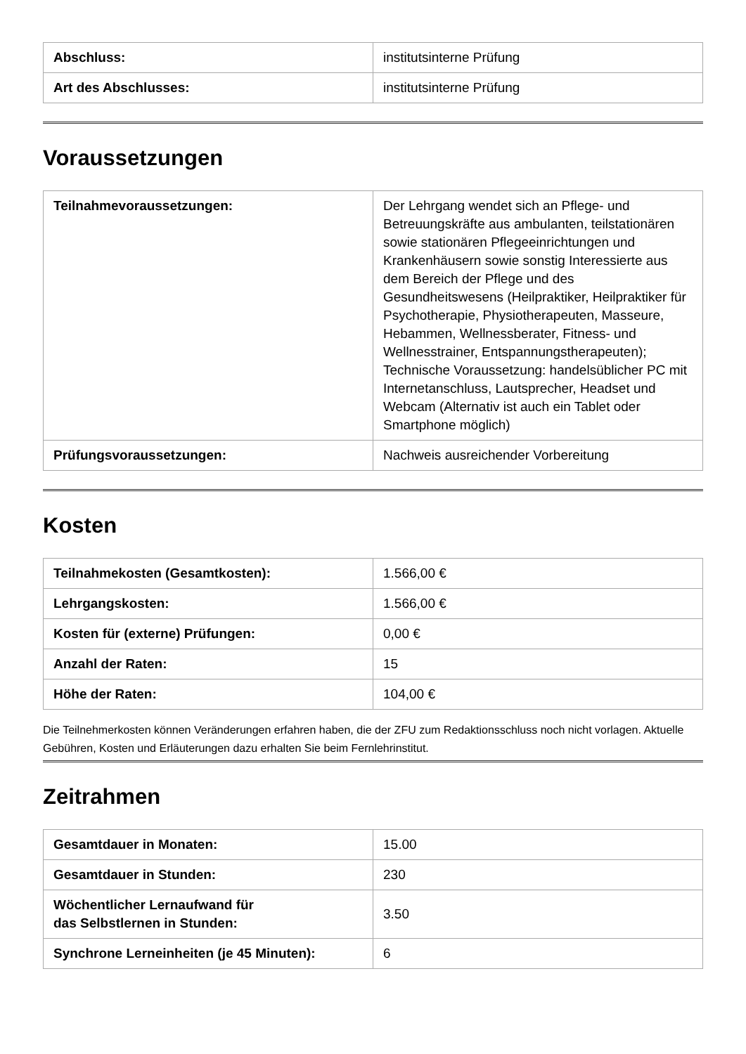| Abschluss: | institutsinterne Prüfung |
| Art des Abschlusses: | institutsinterne Prüfung |
Voraussetzungen
| Teilnahmevoraussetzungen: | Der Lehrgang wendet sich an Pflege- und Betreuungskräfte aus ambulanten, teilstationären sowie stationären Pflegeeinrichtungen und Krankenhäusern sowie sonstig Interessierte aus dem Bereich der Pflege und des Gesundheitswesens (Heilpraktiker, Heilpraktiker für Psychotherapie, Physiotherapeuten, Masseure, Hebammen, Wellnessberater, Fitness- und Wellnesstrainer, Entspannungstherapeuten); Technische Voraussetzung: handelsüblicher PC mit Internetanschluss, Lautsprecher, Headset und Webcam (Alternativ ist auch ein Tablet oder Smartphone möglich) |
| Prüfungsvoraussetzungen: | Nachweis ausreichender Vorbereitung |
Kosten
| Teilnahmekosten (Gesamtkosten): | 1.566,00 € |
| Lehrgangskosten: | 1.566,00 € |
| Kosten für (externe) Prüfungen: | 0,00 € |
| Anzahl der Raten: | 15 |
| Höhe der Raten: | 104,00 € |
Die Teilnehmerkosten können Veränderungen erfahren haben, die der ZFU zum Redaktionsschluss noch nicht vorlagen. Aktuelle Gebühren, Kosten und Erläuterungen dazu erhalten Sie beim Fernlehrinstitut.
Zeitrahmen
| Gesamtdauer in Monaten: | 15.00 |
| Gesamtdauer in Stunden: | 230 |
| Wöchentlicher Lernaufwand für das Selbstlernen in Stunden: | 3.50 |
| Synchrone Lerneinheiten (je 45 Minuten): | 6 |